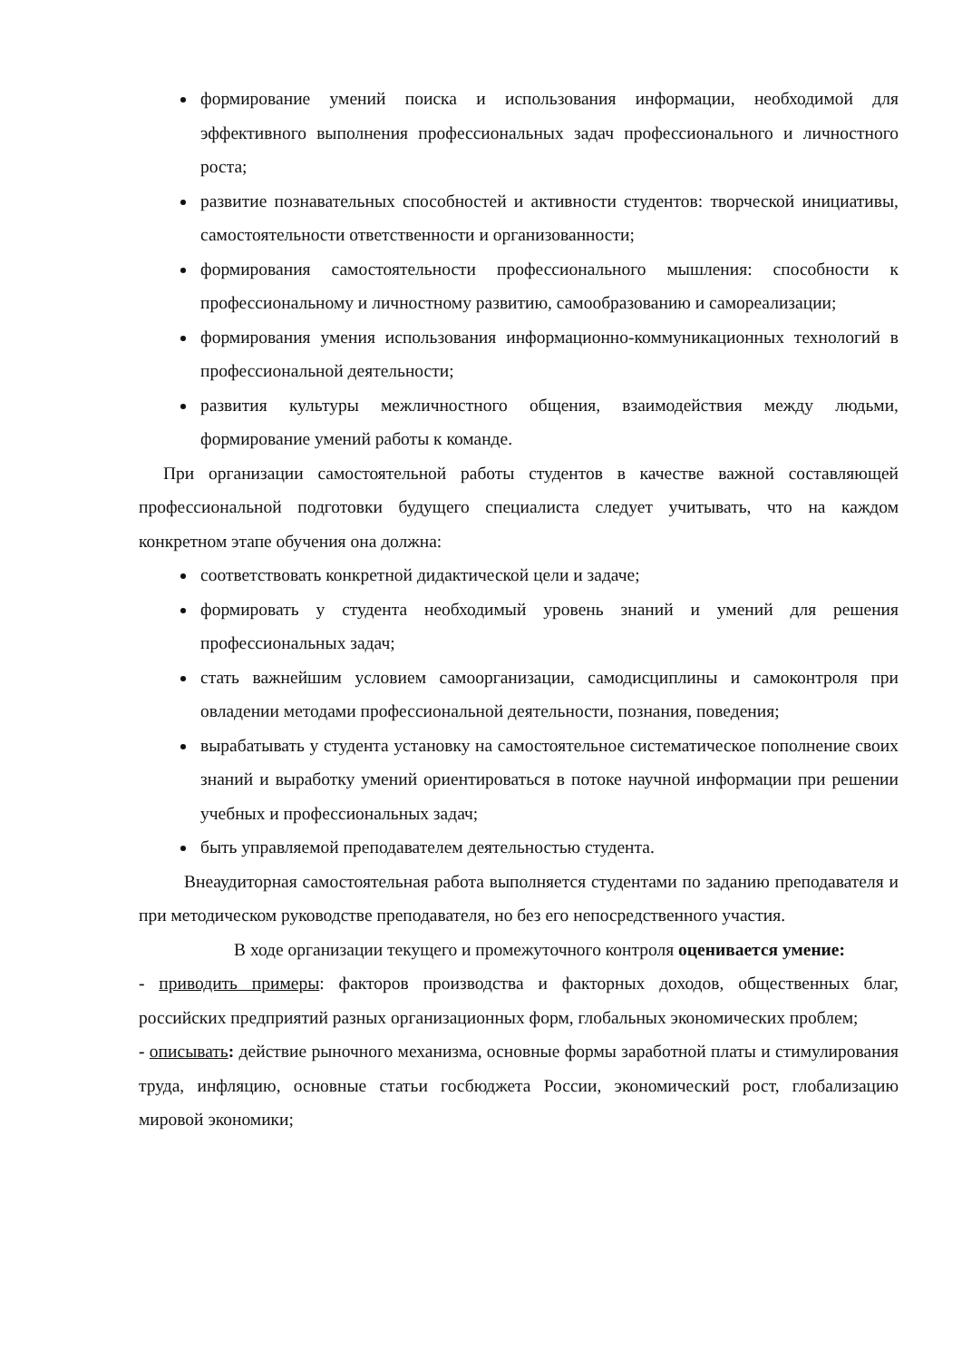формирование умений поиска и использования информации, необходимой для эффективного выполнения профессиональных задач профессионального и личностного роста;
развитие познавательных способностей и активности студентов: творческой инициативы, самостоятельности ответственности и организованности;
формирования самостоятельности профессионального мышления: способности к профессиональному и личностному развитию, самообразованию и самореализации;
формирования умения использования информационно-коммуникационных технологий в профессиональной деятельности;
развития культуры межличностного общения, взаимодействия между людьми, формирование умений работы к команде.
При организации самостоятельной работы студентов в качестве важной составляющей профессиональной подготовки будущего специалиста следует учитывать, что на каждом конкретном этапе обучения она должна:
соответствовать конкретной дидактической цели и задаче;
формировать у студента необходимый уровень знаний и умений для решения профессиональных задач;
стать важнейшим условием самоорганизации, самодисциплины и самоконтроля при овладении методами профессиональной деятельности, познания, поведения;
вырабатывать у студента установку на самостоятельное систематическое пополнение своих знаний и выработку умений ориентироваться в потоке научной информации при решении учебных и профессиональных задач;
быть управляемой преподавателем деятельностью студента.
Внеаудиторная самостоятельная работа выполняется студентами по заданию преподавателя и при методическом руководстве преподавателя, но без его непосредственного участия.
В ходе организации текущего и промежуточного контроля оценивается умение:
- приводить примеры: факторов производства и факторных доходов, общественных благ, российских предприятий разных организационных форм, глобальных экономических проблем;
- описывать: действие рыночного механизма, основные формы заработной платы и стимулирования труда, инфляцию, основные статьи госбюджета России, экономический рост, глобализацию мировой экономики;